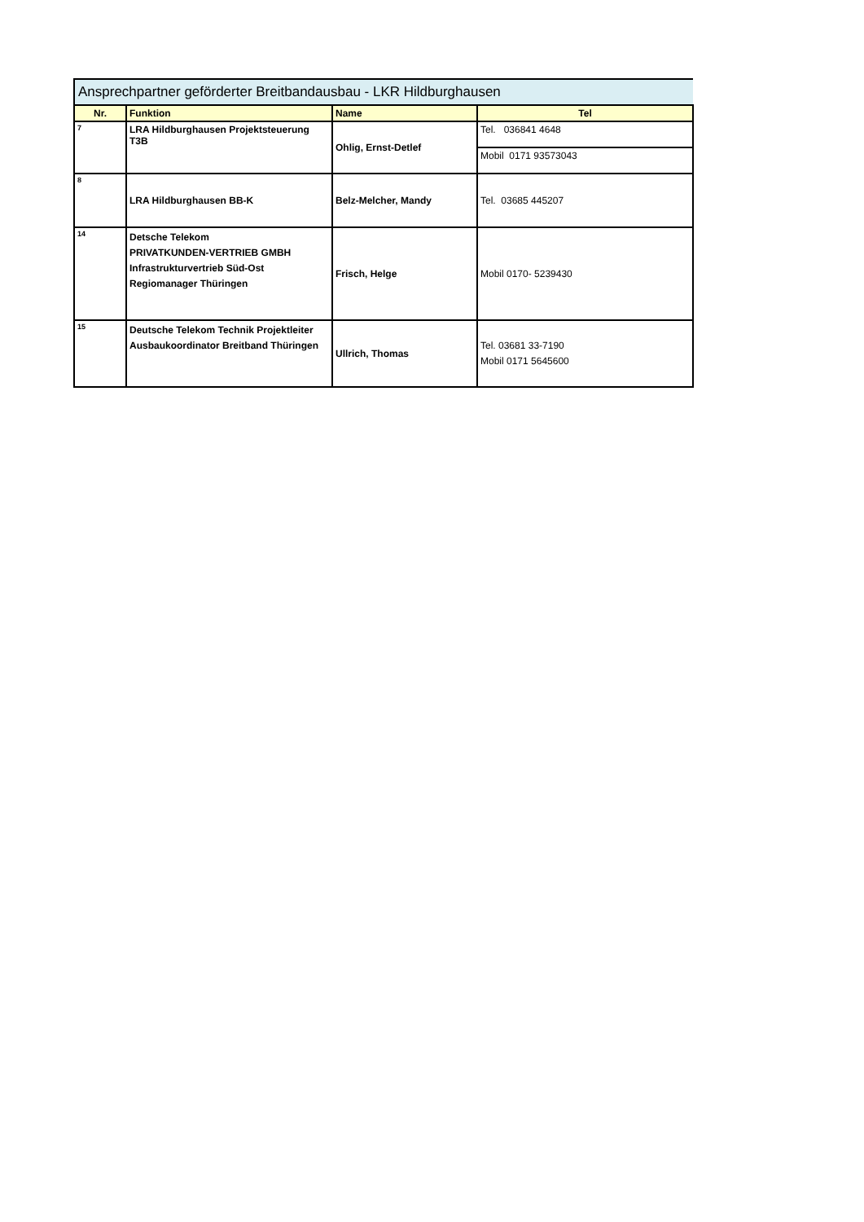| Ansprechpartner geförderter Breitbandausbau - LKR Hildburghausen | | | |
| --- | --- | --- | --- |
| Nr. | Funktion | Name | Tel |
| 7 | LRA Hildburghausen Projektsteuerung T3B | Ohlig, Ernst-Detlef | Tel. 036841 4648 |
| | | | Mobil 0171 93573043 |
| 8 | LRA Hildburghausen BB-K | Belz-Melcher, Mandy | Tel. 03685 445207 |
| 14 | Detsche Telekom PRIVATKUNDEN-VERTRIEB GMBH Infrastrukturvertrieb Süd-Ost Regiomanager Thüringen | Frisch, Helge | Mobil 0170- 5239430 |
| 15 | Deutsche Telekom Technik Projektleiter Ausbaukoordinator Breitband Thüringen | Ullrich, Thomas | Tel. 03681 33-7190 Mobil 0171 5645600 |